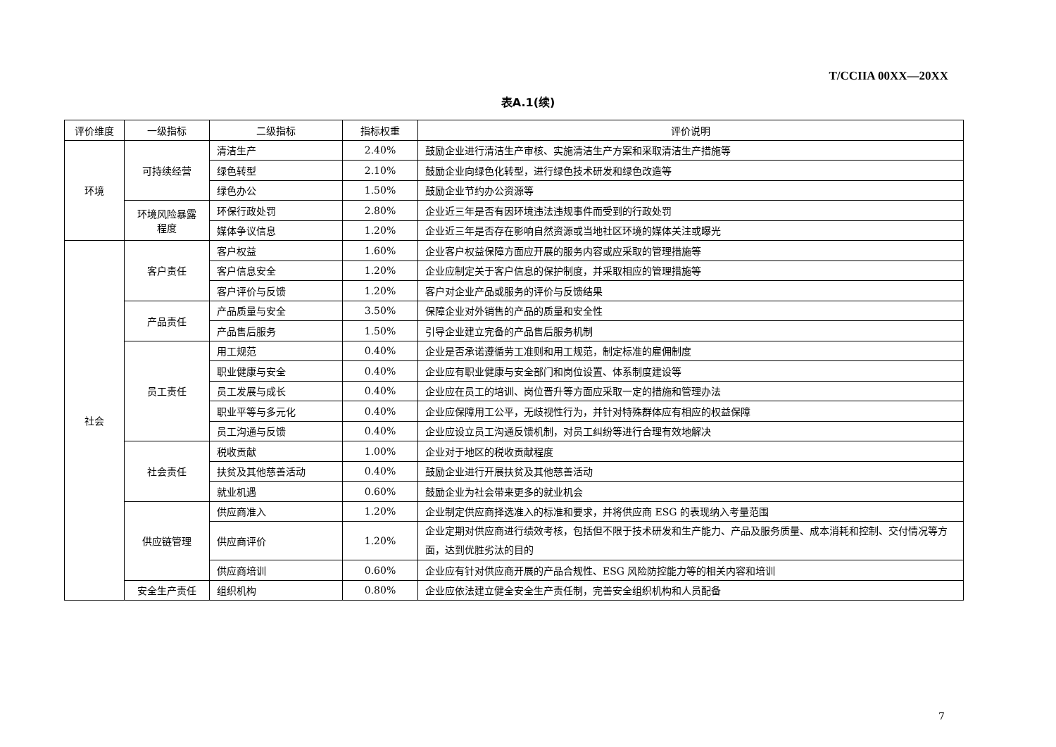T/CCIIA 00XX—20XX
表A.1(续)
| 评价维度 | 一级指标 | 二级指标 | 指标权重 | 评价说明 |
| --- | --- | --- | --- | --- |
| 环境 | 可持续经营 | 清洁生产 | 2.40% | 鼓励企业进行清洁生产审核、实施清洁生产方案和采取清洁生产措施等 |
| | | 绿色转型 | 2.10% | 鼓励企业向绿色化转型，进行绿色技术研发和绿色改造等 |
| | | 绿色办公 | 1.50% | 鼓励企业节约办公资源等 |
| | 环境风险暴露 程度 | 环保行政处罚 | 2.80% | 企业近三年是否有因环境违法违规事件而受到的行政处罚 |
| | | 媒体争议信息 | 1.20% | 企业近三年是否存在影响自然资源或当地社区环境的媒体关注或曝光 |
| 社会 | 客户责任 | 客户权益 | 1.60% | 企业客户权益保障方面应开展的服务内容或应采取的管理措施等 |
| | | 客户信息安全 | 1.20% | 企业应制定关于客户信息的保护制度，并采取相应的管理措施等 |
| | | 客户评价与反馈 | 1.20% | 客户对企业产品或服务的评价与反馈结果 |
| | 产品责任 | 产品质量与安全 | 3.50% | 保障企业对外销售的产品的质量和安全性 |
| | | 产品售后服务 | 1.50% | 引导企业建立完备的产品售后服务机制 |
| | 员工责任 | 用工规范 | 0.40% | 企业是否承诺遵循劳工准则和用工规范，制定标准的雇佣制度 |
| | | 职业健康与安全 | 0.40% | 企业应有职业健康与安全部门和岗位设置、体系制度建设等 |
| | | 员工发展与成长 | 0.40% | 企业应在员工的培训、岗位晋升等方面应采取一定的措施和管理办法 |
| | | 职业平等与多元化 | 0.40% | 企业应保障用工公平，无歧视性行为，并针对特殊群体应有相应的权益保障 |
| | | 员工沟通与反馈 | 0.40% | 企业应设立员工沟通反馈机制，对员工纠纷等进行合理有效地解决 |
| | 社会责任 | 税收贡献 | 1.00% | 企业对于地区的税收贡献程度 |
| | | 扶贫及其他慈善活动 | 0.40% | 鼓励企业进行开展扶贫及其他慈善活动 |
| | | 就业机遇 | 0.60% | 鼓励企业为社会带来更多的就业机会 |
| | 供应链管理 | 供应商准入 | 1.20% | 企业制定供应商择选准入的标准和要求，并将供应商 ESG 的表现纳入考量范围 |
| | | 供应商评价 | 1.20% | 企业定期对供应商进行绩效考核，包括但不限于技术研发和生产能力、产品及服务质量、成本消耗和控制、交付情况等方面，达到优胜劣汰的目的 |
| | | 供应商培训 | 0.60% | 企业应有针对供应商开展的产品合规性、ESG 风险防控能力等的相关内容和培训 |
| | 安全生产责任 | 组织机构 | 0.80% | 企业应依法建立健全安全生产责任制，完善安全组织机构和人员配备 |
7